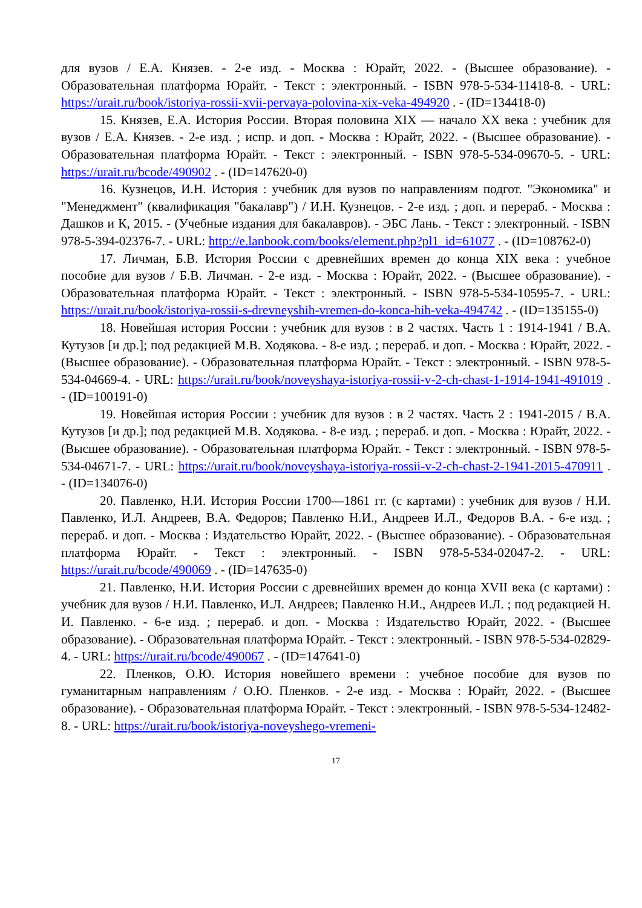для вузов / Е.А. Князев. - 2-е изд. - Москва : Юрайт, 2022. - (Высшее образование). - Образовательная платформа Юрайт. - Текст : электронный. - ISBN 978-5-534-11418-8. - URL: https://urait.ru/book/istoriya-rossii-xvii-pervaya-polovina-xix-veka-494920 . - (ID=134418-0)
15. Князев, Е.А. История России. Вторая половина XIX — начало XX века : учебник для вузов / Е.А. Князев. - 2-е изд. ; испр. и доп. - Москва : Юрайт, 2022. - (Высшее образование). - Образовательная платформа Юрайт. - Текст : электронный. - ISBN 978-5-534-09670-5. - URL: https://urait.ru/bcode/490902 . - (ID=147620-0)
16. Кузнецов, И.Н. История : учебник для вузов по направлениям подгот. "Экономика" и "Менеджмент" (квалификация "бакалавр") / И.Н. Кузнецов. - 2-е изд. ; доп. и перераб. - Москва : Дашков и К, 2015. - (Учебные издания для бакалавров). - ЭБС Лань. - Текст : электронный. - ISBN 978-5-394-02376-7. - URL: http://e.lanbook.com/books/element.php?pl1_id=61077 . - (ID=108762-0)
17. Личман, Б.В. История России с древнейших времен до конца XIX века : учебное пособие для вузов / Б.В. Личман. - 2-е изд. - Москва : Юрайт, 2022. - (Высшее образование). - Образовательная платформа Юрайт. - Текст : электронный. - ISBN 978-5-534-10595-7. - URL: https://urait.ru/book/istoriya-rossii-s-drevneyshih-vremen-do-konca-hih-veka-494742 . - (ID=135155-0)
18. Новейшая история России : учебник для вузов : в 2 частях. Часть 1 : 1914-1941 / В.А. Кутузов [и др.]; под редакцией М.В. Ходякова. - 8-е изд. ; перераб. и доп. - Москва : Юрайт, 2022. - (Высшее образование). - Образовательная платформа Юрайт. - Текст : электронный. - ISBN 978-5-534-04669-4. - URL: https://urait.ru/book/noveyshaya-istoriya-rossii-v-2-ch-chast-1-1914-1941-491019 . - (ID=100191-0)
19. Новейшая история России : учебник для вузов : в 2 частях. Часть 2 : 1941-2015 / В.А. Кутузов [и др.]; под редакцией М.В. Ходякова. - 8-е изд. ; перераб. и доп. - Москва : Юрайт, 2022. - (Высшее образование). - Образовательная платформа Юрайт. - Текст : электронный. - ISBN 978-5-534-04671-7. - URL: https://urait.ru/book/noveyshaya-istoriya-rossii-v-2-ch-chast-2-1941-2015-470911 . - (ID=134076-0)
20. Павленко, Н.И. История России 1700—1861 гг. (с картами) : учебник для вузов / Н.И. Павленко, И.Л. Андреев, В.А. Федоров; Павленко Н.И., Андреев И.Л., Федоров В.А. - 6-е изд. ; перераб. и доп. - Москва : Издательство Юрайт, 2022. - (Высшее образование). - Образовательная платформа Юрайт. - Текст : электронный. - ISBN 978-5-534-02047-2. - URL: https://urait.ru/bcode/490069 . - (ID=147635-0)
21. Павленко, Н.И. История России с древнейших времен до конца XVII века (с картами) : учебник для вузов / Н.И. Павленко, И.Л. Андреев; Павленко Н.И., Андреев И.Л. ; под редакцией Н. И. Павленко. - 6-е изд. ; перераб. и доп. - Москва : Издательство Юрайт, 2022. - (Высшее образование). - Образовательная платформа Юрайт. - Текст : электронный. - ISBN 978-5-534-02829-4. - URL: https://urait.ru/bcode/490067 . - (ID=147641-0)
22. Пленков, О.Ю. История новейшего времени : учебное пособие для вузов по гуманитарным направлениям / О.Ю. Пленков. - 2-е изд. - Москва : Юрайт, 2022. - (Высшее образование). - Образовательная платформа Юрайт. - Текст : электронный. - ISBN 978-5-534-12482-8. - URL: https://urait.ru/book/istoriya-noveyshego-vremeni-
17